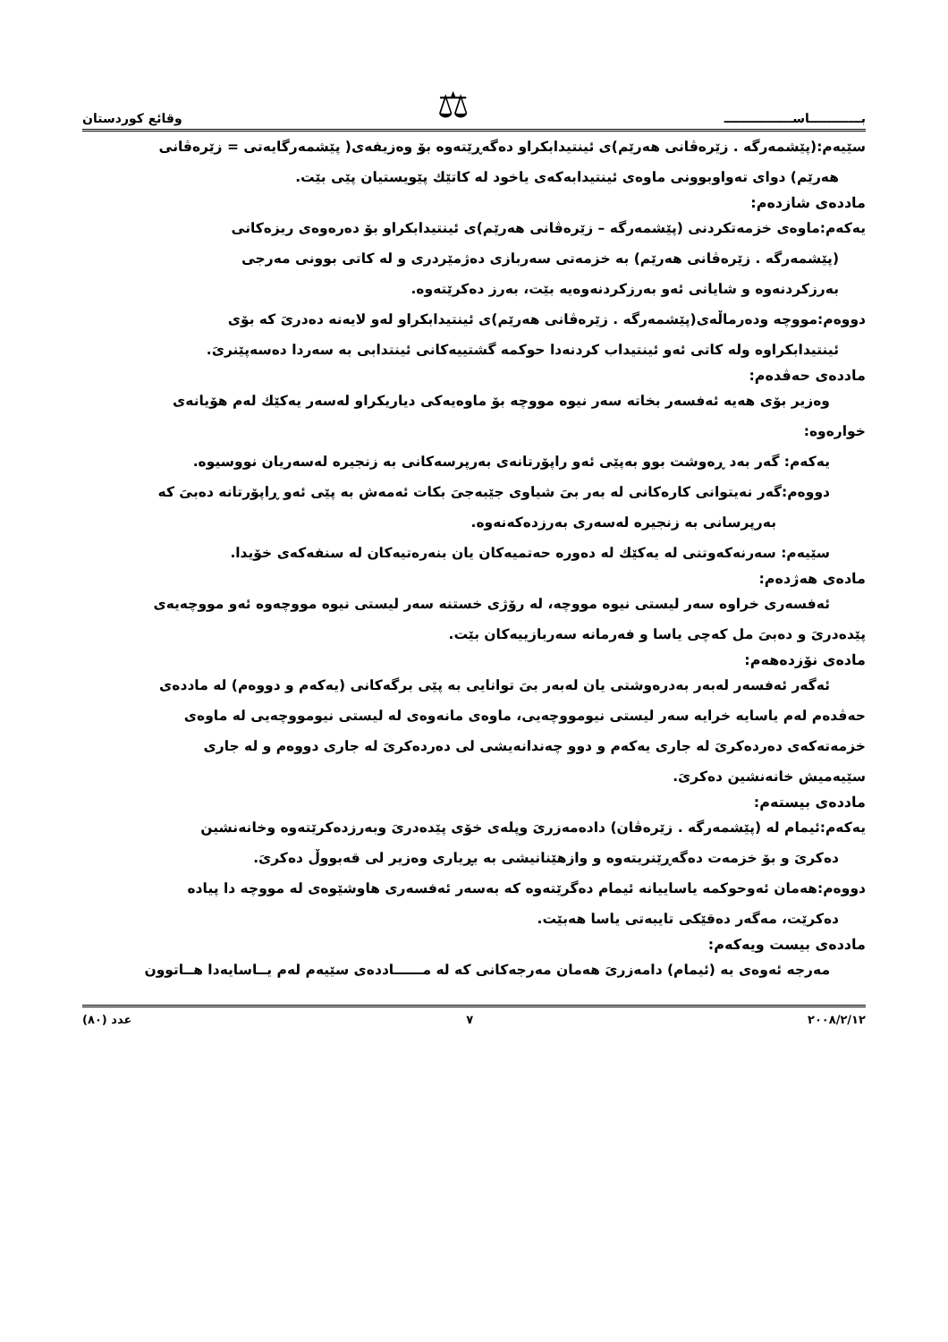بــــــــــــاســــــــــــــــ ⚖ وقائع كوردستان
سێیەم:(پێشمەرگە . زێرەڤانی هەرێم)ی ئینتیدابکراو دەگەڕێتەوە بۆ وەزیفەی( پێشمەرگایەتی = زێرەڤانی
هەرێم) دوای تەواوبوونی ماوەی ئینتیدابەکەی یاخود لە کاتێك پێویستیان پێی بێت.
ماددەی شازدەم:
یەکەم:ماوەی خزمەتکردنی (پێشمەرگە – زێرەڤانی هەرێم)ی ئینتیدابکراو بۆ دەرەوەی ریزەکانی
(پێشمەرگە . زێرەڤانی هەرێم) بە خزمەتی سەربازی دەژمێردری و لە کاتی بوونی مەرجی
بەرزکردنەوە و شایانی ئەو بەرزکردنەوەیە بێت، بەرز دەکرێتەوە.
دووەم:مووچە ودەرماڵەی(پێشمەرگە . زێرەڤانی هەرێم)ی ئینتیدابکراو لەو لایەنە دەدریَ کە بۆی
ئینتیدابکراوە ولە کاتی ئەو ئینتیداب کردنەدا حوکمە گشتییەکانی ئینتدابی بە سەردا دەسەپێنریَ.
ماددەی حەڤدەم:
وەزیر بۆی هەیە ئەفسەر بخاتە سەر نیوە مووچە بۆ ماوەیەکی دیاریکراو لەسەر یەکێك لەم هۆیانەی
خوارەوە:
یەکەم: گەر بەد ڕەوشت بوو بەپێی ئەو راپۆرتانەی بەرپرسەکانی بە زنجیرە لەسەریان نووسیوە.
دووەم:گەر نەیتوانی کارەکانی لە بەر بیَ شیاوی جێبەجیَ بکات ئەمەش بە پێی ئەو ڕاپۆرتانە دەبیَ کە
بەرپرسانی بە زنجیرە لەسەری بەرزدەکەنەوە.
سێیەم: سەرنەکەوتنی لە یەکێك لە دەورە حەتمیەکان یان بنەرەتیەکان لە سنفەکەی خۆیدا.
مادەی هەژدەم:
ئەفسەری خراوە سەر لیستی نیوە مووچە، لە رۆژی خستنە سەر لیستی نیوە مووچەوە ئەو مووچەیەی
پێدەدریَ و دەبیَ مل کەچی یاسا و فەرمانە سەربازییەکان بێت.
مادەی نۆزدەهەم:
ئەگەر ئەفسەر لەبەر بەدرەوشتی یان لەبەر بیَ توانایی بە پێی برگەکانی (یەکەم و دووەم) لە ماددەی
حەڤدەم لەم یاسایە خرایە سەر لیستی نیومووچەیی، ماوەی مانەوەی لە لیستی نیومووچەیی لە ماوەی
خزمەتەکەی دەردەکریَ لە جاری یەکەم و دوو چەندانەیشی لی دەردەکریَ لە جاری دووەم و لە جاری
سێیەمیش خانەنشین دەکریَ.
ماددەی بیستەم:
یەکەم:ئیمام لە (پێشمەرگە . زێرەڤان) دادەمەزریَ وپلەی خۆی پێدەدریَ وبەرزدەکرێتەوە وخانەنشین
دەکریَ و بۆ خزمەت دەگەڕێنریتەوە و وازهێنانیشی بە بڕیاری وەزیر لی قەبووڵ دەکریَ.
دووەم:هەمان ئەوحوکمە یاساییانە ئیمام دەگرێتەوە کە بەسەر ئەفسەری هاوشێوەی لە مووچە دا پیادە
دەکرێت، مەگەر دەقێکی تایبەتی یاسا هەبێت.
ماددەی بیست ویەکەم:
مەرجە ئەوەی بە (ئیمام) دامەزریَ هەمان مەرجەکانی کە لە مــــــاددەی سێیەم لەم یــاسایەدا هــاتوون
٢٠٠٨/٢/١٢ ٧ عدد (٨٠)